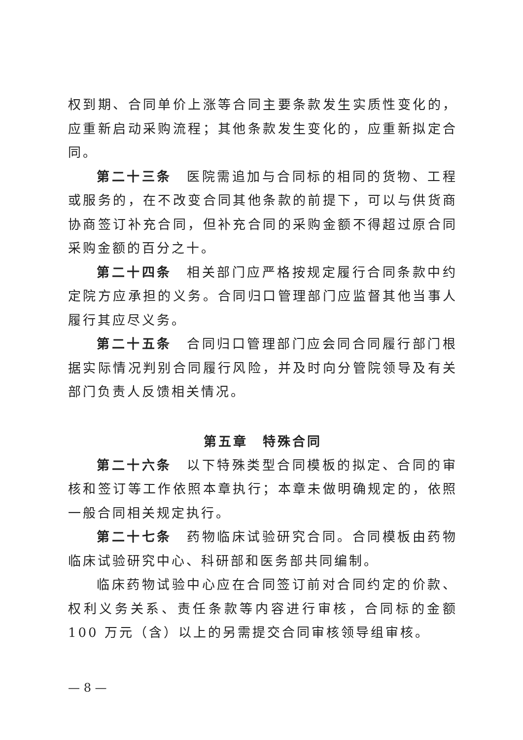权到期、合同单价上涨等合同主要条款发生实质性变化的，应重新启动采购流程；其他条款发生变化的，应重新拟定合同。
第二十三条　医院需追加与合同标的相同的货物、工程或服务的，在不改变合同其他条款的前提下，可以与供货商协商签订补充合同，但补充合同的采购金额不得超过原合同采购金额的百分之十。
第二十四条　相关部门应严格按规定履行合同条款中约定院方应承担的义务。合同归口管理部门应监督其他当事人履行其应尽义务。
第二十五条　合同归口管理部门应会同合同履行部门根据实际情况判别合同履行风险，并及时向分管院领导及有关部门负责人反馈相关情况。
第五章　特殊合同
第二十六条　以下特殊类型合同模板的拟定、合同的审核和签订等工作依照本章执行；本章未做明确规定的，依照一般合同相关规定执行。
第二十七条　药物临床试验研究合同。合同模板由药物临床试验研究中心、科研部和医务部共同编制。
临床药物试验中心应在合同签订前对合同约定的价款、权利义务关系、责任条款等内容进行审核，合同标的金额 100 万元（含）以上的另需提交合同审核领导组审核。
— 8 —